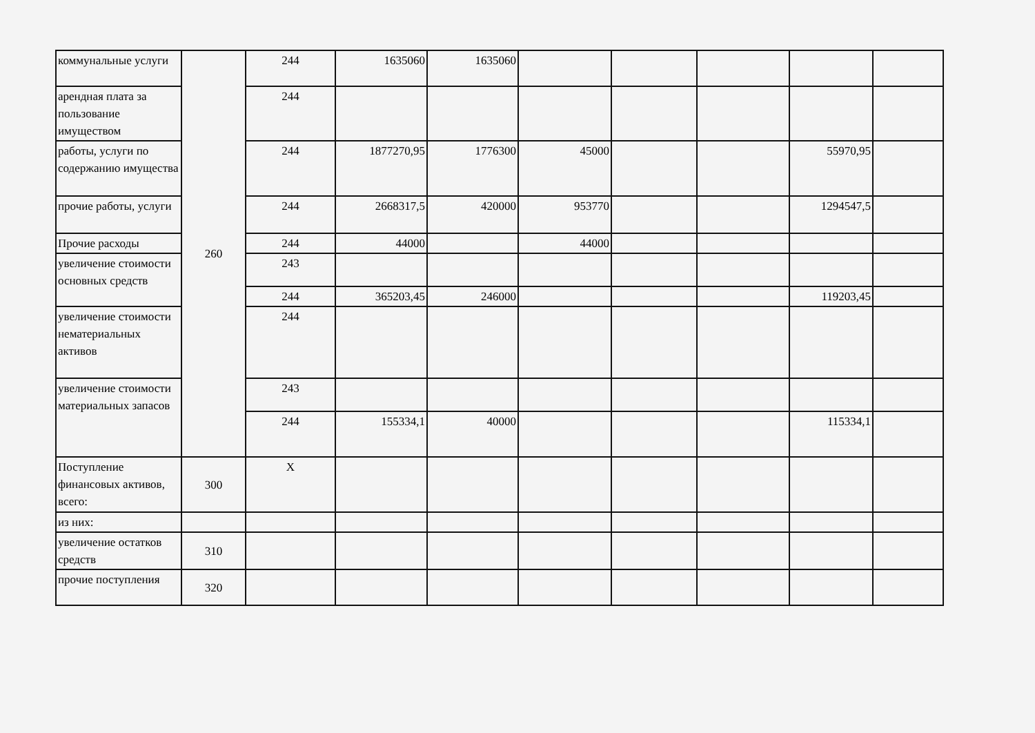| коммунальные услуги | 260 | 244 | 1635060 | 1635060 | | | | | |
| арендная плата за пользование имуществом | | 244 | | | | | | | |
| работы, услуги по содержанию имущества | | 244 | 1877270,95 | 1776300 | 45000 | | | 55970,95 | |
| прочие работы, услуги | | 244 | 2668317,5 | 420000 | 953770 | | | 1294547,5 | |
| Прочие расходы | | 244 | 44000 | | 44000 | | | | |
| увеличение стоимости основных средств | | 243 | | | | | | | |
| | | 244 | 365203,45 | 246000 | | | | 119203,45 | |
| увеличение стоимости нематериальных активов | | 244 | | | | | | | |
| увеличение стоимости материальных запасов | | 243 | | | | | | | |
| | | 244 | 155334,1 | 40000 | | | | 115334,1 | |
| Поступление финансовых активов, всего: | 300 | X | | | | | | | |
| из них: | | | | | | | | | |
| увеличение остатков средств | 310 | | | | | | | | |
| прочие поступления | 320 | | | | | | | | |